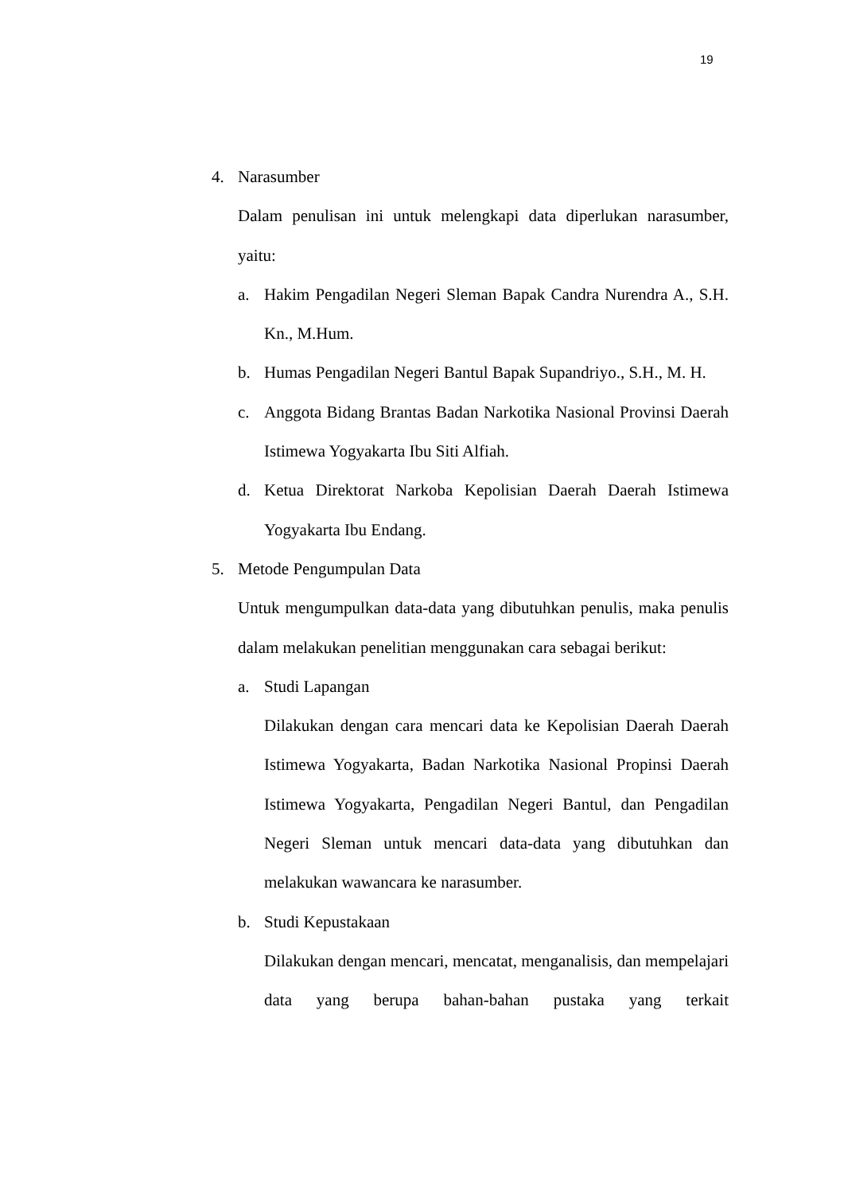19
4. Narasumber
Dalam penulisan ini untuk melengkapi data diperlukan narasumber, yaitu:
a. Hakim Pengadilan Negeri Sleman Bapak Candra Nurendra A., S.H. Kn., M.Hum.
b. Humas Pengadilan Negeri Bantul Bapak Supandriyo., S.H., M. H.
c. Anggota Bidang Brantas Badan Narkotika Nasional Provinsi Daerah Istimewa Yogyakarta Ibu Siti Alfiah.
d. Ketua Direktorat Narkoba Kepolisian Daerah Daerah Istimewa Yogyakarta Ibu Endang.
5. Metode Pengumpulan Data
Untuk mengumpulkan data-data yang dibutuhkan penulis, maka penulis dalam melakukan penelitian menggunakan cara sebagai berikut:
a. Studi Lapangan
Dilakukan dengan cara mencari data ke Kepolisian Daerah Daerah Istimewa Yogyakarta, Badan Narkotika Nasional Propinsi Daerah Istimewa Yogyakarta, Pengadilan Negeri Bantul, dan Pengadilan Negeri Sleman untuk mencari data-data yang dibutuhkan dan melakukan wawancara ke narasumber.
b. Studi Kepustakaan
Dilakukan dengan mencari, mencatat, menganalisis, dan mempelajari data yang berupa bahan-bahan pustaka yang terkait